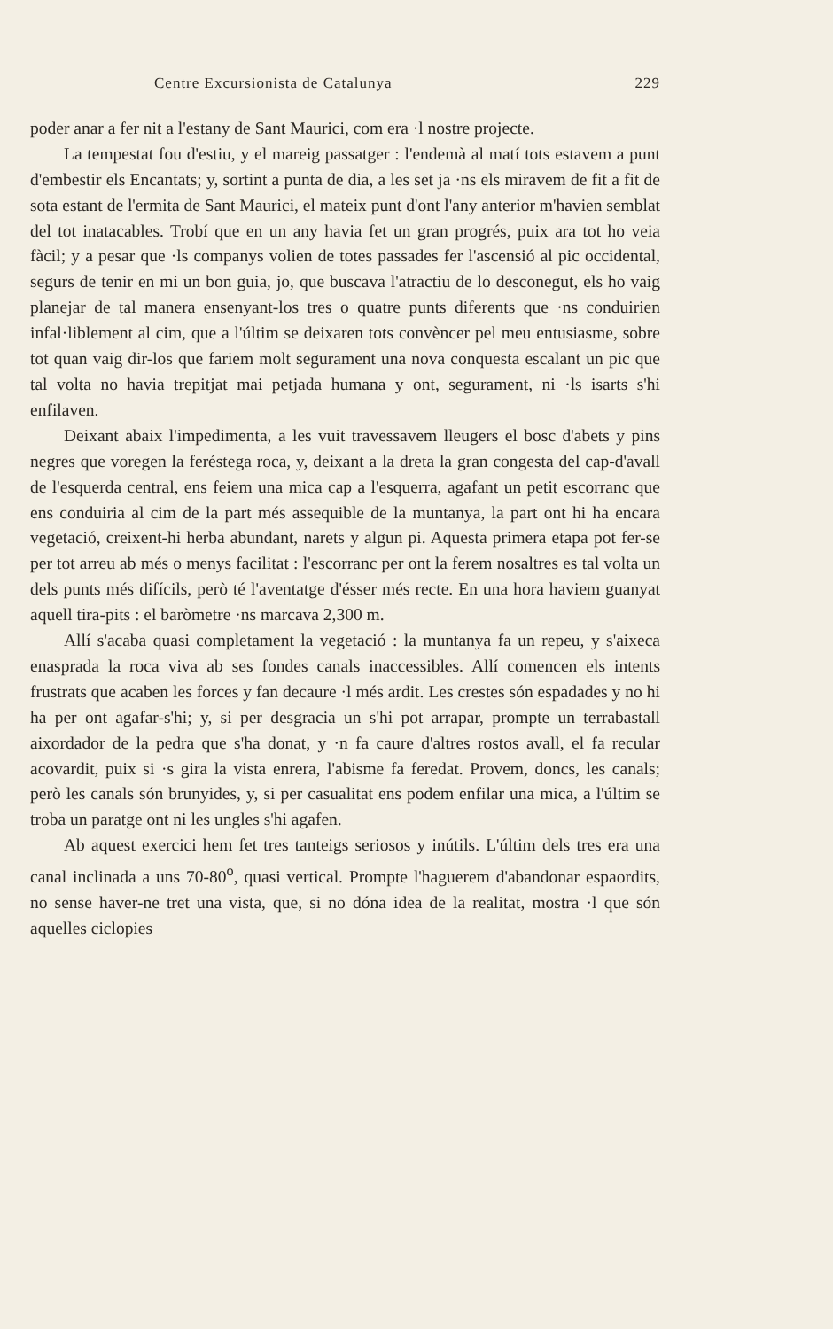Centre Excursionista de Catalunya 229
poder anar a fer nit a l'estany de Sant Maurici, com era ·l nostre projecte.
La tempestat fou d'estiu, y el mareig passatger : l'endemà al matí tots estavem a punt d'embestir els Encantats; y, sortint a punta de dia, a les set ja ·ns els miravem de fit a fit de sota estant de l'ermita de Sant Maurici, el mateix punt d'ont l'any anterior m'havien semblat del tot inatacables. Trobí que en un any havia fet un gran progrés, puix ara tot ho veia fàcil; y a pesar que ·ls companys volien de totes passades fer l'ascensió al pic occidental, segurs de tenir en mi un bon guia, jo, que buscava l'atractiu de lo desconegut, els ho vaig planejar de tal manera ensenyant-los tres o quatre punts diferents que ·ns conduirien infal·liblement al cim, que a l'últim se deixaren tots convèncer pel meu entusiasme, sobre tot quan vaig dir-los que fariem molt segurament una nova conquesta escalant un pic que tal volta no havia trepitjat mai petjada humana y ont, segurament, ni ·ls isarts s'hi enfilaven.
Deixant abaix l'impedimenta, a les vuit travessavem lleugers el bosc d'abets y pins negres que voregen la feréstega roca, y, deixant a la dreta la gran congesta del cap-d'avall de l'esquerda central, ens feiem una mica cap a l'esquerra, agafant un petit escorranc que ens conduiria al cim de la part més assequible de la muntanya, la part ont hi ha encara vegetació, creixent-hi herba abundant, narets y algun pi. Aquesta primera etapa pot fer-se per tot arreu ab més o menys facilitat : l'escorranc per ont la ferem nosaltres es tal volta un dels punts més difícils, però té l'aventatge d'ésser més recte. En una hora haviem guanyat aquell tira-pits : el baròmetre ·ns marcava 2,300 m.
Allí s'acaba quasi completament la vegetació : la muntanya fa un repeu, y s'aixeca enasprada la roca viva ab ses fondes canals inaccessibles. Allí comencen els intents frustrats que acaben les forces y fan decaure ·l més ardit. Les crestes són espadades y no hi ha per ont agafar-s'hi; y, si per desgracia un s'hi pot arrapar, prompte un terrabastall aixordador de la pedra que s'ha donat, y ·n fa caure d'altres rostos avall, el fa recular acovardit, puix si ·s gira la vista enrera, l'abisme fa feredat. Provem, doncs, les canals; però les canals són brunyides, y, si per casualitat ens podem enfilar una mica, a l'últim se troba un paratge ont ni les ungles s'hi agafen.
Ab aquest exercici hem fet tres tanteigs seriosos y inútils. L'últim dels tres era una canal inclinada a uns 70-80<sup>o</sup>, quasi vertical. Prompte l'haguerem d'abandonar espaordits, no sense haver-ne tret una vista, que, si no dóna idea de la realitat, mostra ·l que són aquelles ciclopies